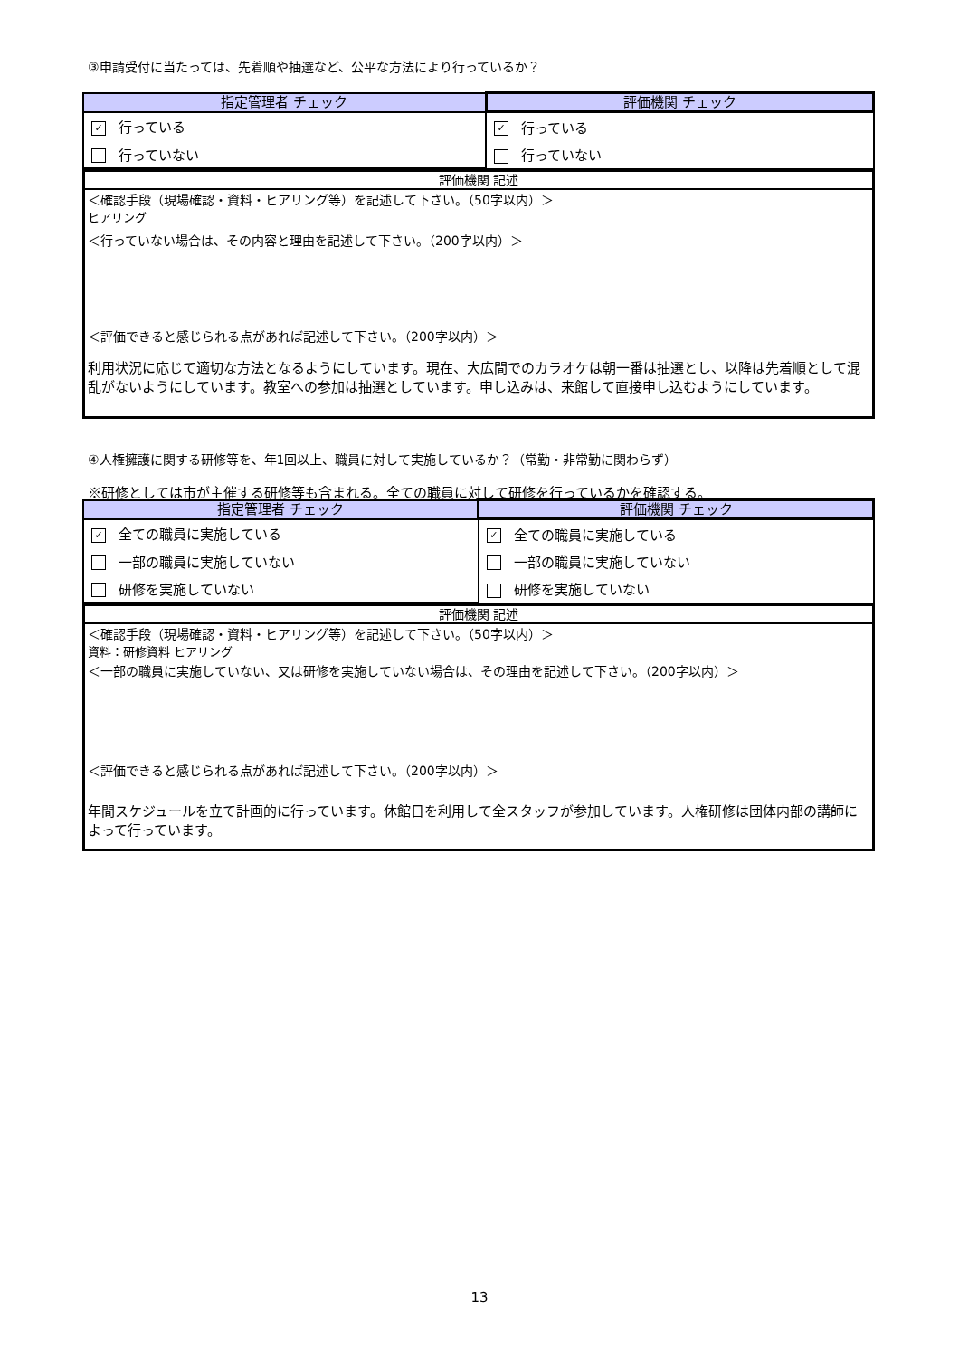③申請受付に当たっては、先着順や抽選など、公平な方法により行っているか？
| 指定管理者 チェック | 評価機関 チェック |
| --- | --- |
| ✓ 行っている | ✓ 行っている |
| 行っていない | 行っていない |
評価機関 記述
＜確認手段（現場確認・資料・ヒアリング等）を記述して下さい。（50字以内）＞
ヒアリング
＜行っていない場合は、その内容と理由を記述して下さい。（200字以内）＞
＜評価できると感じられる点があれば記述して下さい。（200字以内）＞
利用状況に応じて適切な方法となるようにしています。現在、大広間でのカラオケは朝一番は抽選とし、以降は先着順として混乱がないようにしています。教室への参加は抽選としています。申し込みは、来館して直接申し込むようにしています。
④人権擁護に関する研修等を、年1回以上、職員に対して実施しているか？（常勤・非常勤に関わらず）
※研修としては市が主催する研修等も含まれる。全ての職員に対して研修を行っているかを確認する。
| 指定管理者 チェック | 評価機関 チェック |
| --- | --- |
| ✓ 全ての職員に実施している | ✓ 全ての職員に実施している |
| 一部の職員に実施していない | 一部の職員に実施していない |
| 研修を実施していない | 研修を実施していない |
評価機関 記述
＜確認手段（現場確認・資料・ヒアリング等）を記述して下さい。（50字以内）＞
資料：研修資料 ヒアリング
＜一部の職員に実施していない、又は研修を実施していない場合は、その理由を記述して下さい。（200字以内）＞
＜評価できると感じられる点があれば記述して下さい。（200字以内）＞
年間スケジュールを立て計画的に行っています。休館日を利用して全スタッフが参加しています。人権研修は団体内部の講師によって行っています。
13